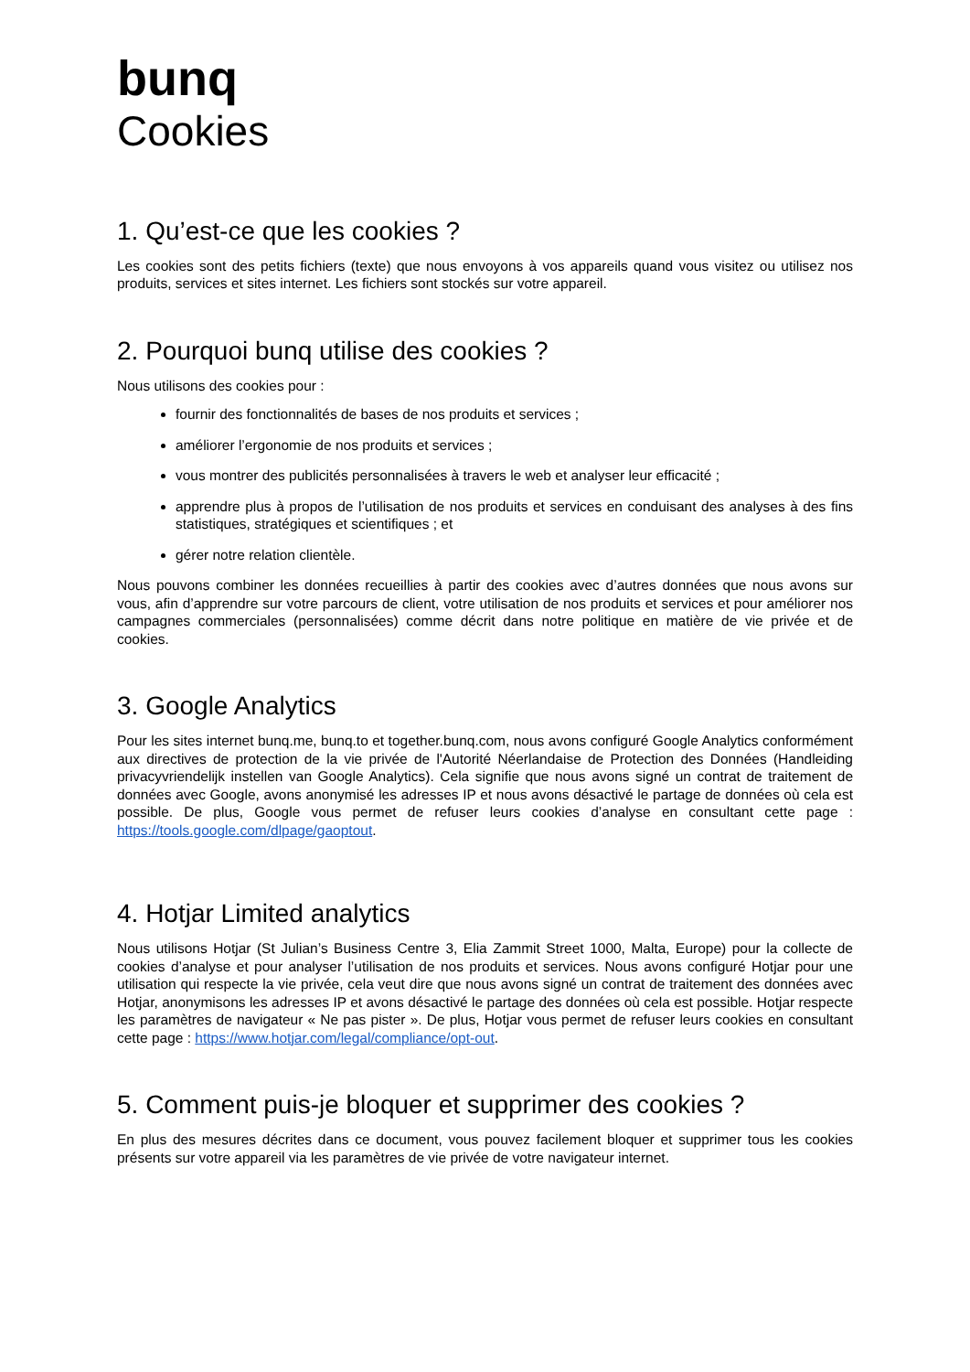bunq
Cookies
1. Qu’est-ce que les cookies ?
Les cookies sont des petits fichiers (texte) que nous envoyons à vos appareils quand vous visitez ou utilisez nos produits, services et sites internet. Les fichiers sont stockés sur votre appareil.
2. Pourquoi bunq utilise des cookies ?
Nous utilisons des cookies pour :
fournir des fonctionnalités de bases de nos produits et services ;
améliorer l’ergonomie de nos produits et services ;
vous montrer des publicités personnalisées à travers le web et analyser leur efficacité ;
apprendre plus à propos de l’utilisation de nos produits et services en conduisant des analyses à des fins statistiques, stratégiques et scientifiques ; et
gérer notre relation clientèle.
Nous pouvons combiner les données recueillies à partir des cookies avec d’autres données que nous avons sur vous, afin d’apprendre sur votre parcours de client, votre utilisation de nos produits et services et pour améliorer nos campagnes commerciales (personnalisées) comme décrit dans notre politique en matière de vie privée et de cookies.
3. Google Analytics
Pour les sites internet bunq.me, bunq.to et together.bunq.com, nous avons configuré Google Analytics conformément aux directives de protection de la vie privée de l'Autorité Néerlandaise de Protection des Données (Handleiding privacyvriendelijk instellen van Google Analytics). Cela signifie que nous avons signé un contrat de traitement de données avec Google, avons anonymisé les adresses IP et nous avons désactivé le partage de données où cela est possible. De plus, Google vous permet de refuser leurs cookies d’analyse en consultant cette page : https://tools.google.com/dlpage/gaoptout.
4. Hotjar Limited analytics
Nous utilisons Hotjar (St Julian’s Business Centre 3, Elia Zammit Street 1000, Malta, Europe) pour la collecte de cookies d’analyse et pour analyser l’utilisation de nos produits et services. Nous avons configuré Hotjar pour une utilisation qui respecte la vie privée, cela veut dire que nous avons signé un contrat de traitement des données avec Hotjar, anonymisons les adresses IP et avons désactivé le partage des données où cela est possible. Hotjar respecte les paramètres de navigateur « Ne pas pister ». De plus, Hotjar vous permet de refuser leurs cookies en consultant cette page : https://www.hotjar.com/legal/compliance/opt-out.
5. Comment puis-je bloquer et supprimer des cookies ?
En plus des mesures décrites dans ce document, vous pouvez facilement bloquer et supprimer tous les cookies présents sur votre appareil via les paramètres de vie privée de votre navigateur internet.